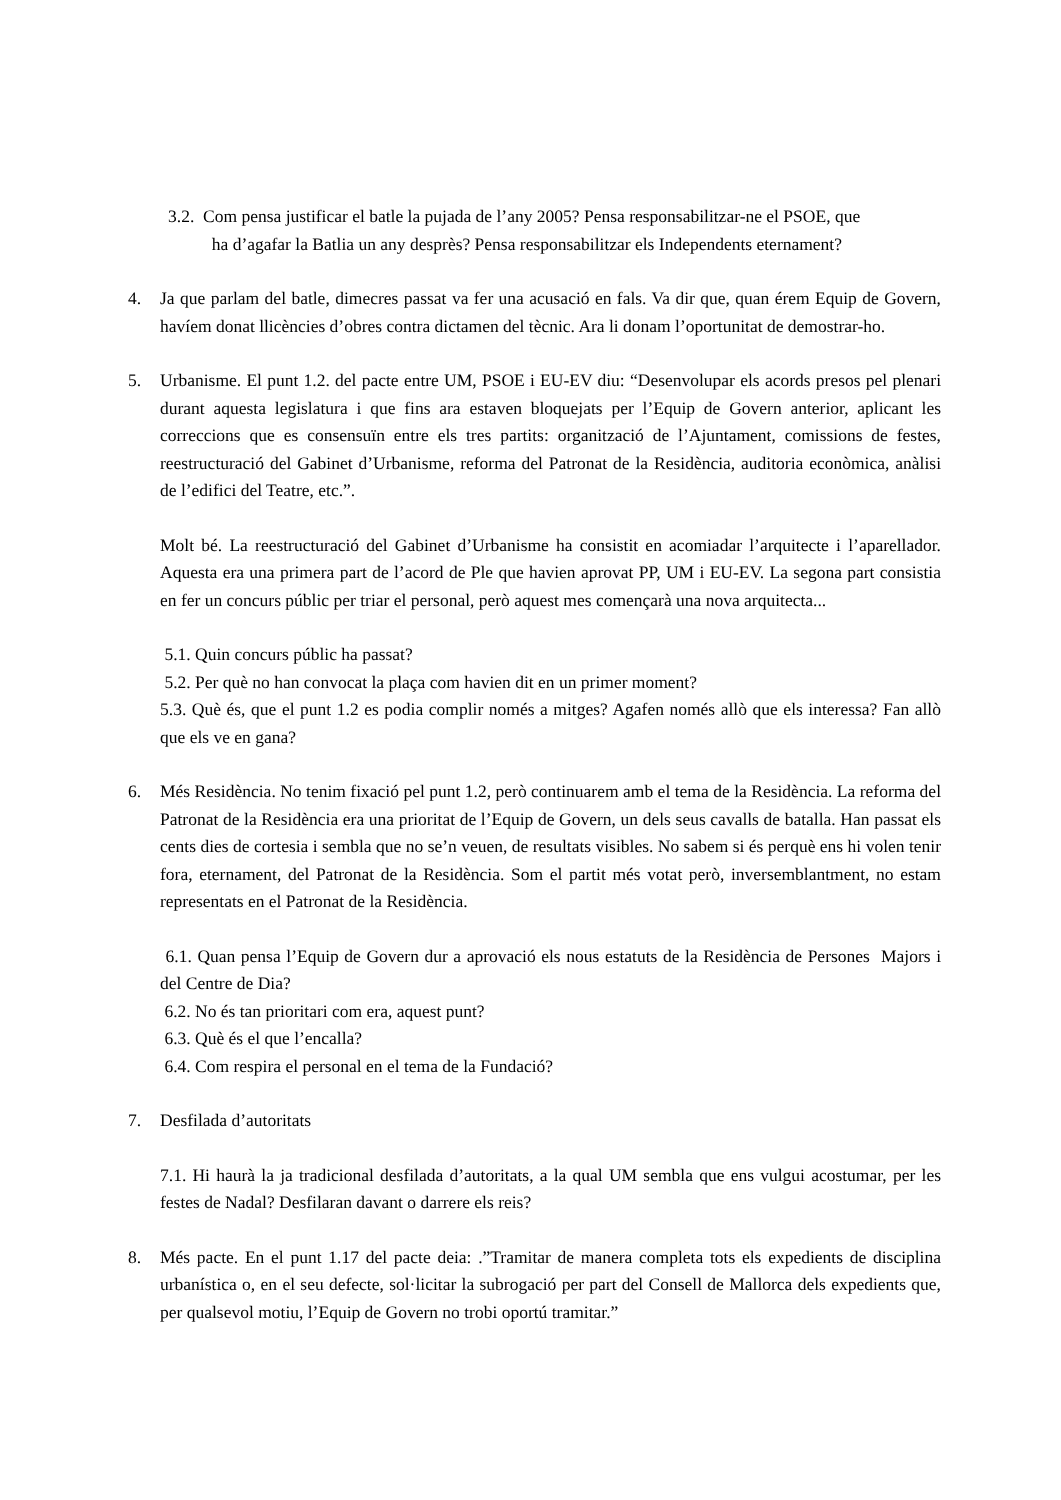3.2. Com pensa justificar el batle la pujada de l’any 2005? Pensa responsabilitzar-ne el PSOE, que
ha d’agafar la Batlia un any desprès? Pensa responsabilitzar els Independents eternament?
4. Ja que parlam del batle, dimecres passat va fer una acusació en fals. Va dir que, quan érem Equip de Govern, havíem donat llicències d’obres contra dictamen del tècnic. Ara li donam l’oportunitat de demostrar-ho.
5. Urbanisme. El punt 1.2. del pacte entre UM, PSOE i EU-EV diu: “Desenvolupar els acords presos pel plenari durant aquesta legislatura i que fins ara estaven bloquejats per l’Equip de Govern anterior, aplicant les correccions que es consensuïn entre els tres partits: organització de l’Ajuntament, comissions de festes, reestructuració del Gabinet d’Urbanisme, reforma del Patronat de la Residència, auditoria econòmica, anàlisi de l’edifici del Teatre, etc.”.
Molt bé. La reestructuració del Gabinet d’Urbanisme ha consistit en acomiadar l’arquitecte i l’aparellador. Aquesta era una primera part de l’acord de Ple que havien aprovat PP, UM i EU-EV. La segona part consistia en fer un concurs públic per triar el personal, però aquest mes començarà una nova arquitecta...
5.1. Quin concurs públic ha passat?
5.2. Per què no han convocat la plaça com havien dit en un primer moment?
5.3. Què és, que el punt 1.2 es podia complir només a mitges? Agafen només allò que els interessa? Fan allò que els ve en gana?
6. Més Residència. No tenim fixació pel punt 1.2, però continuarem amb el tema de la Residència. La reforma del Patronat de la Residència era una prioritat de l’Equip de Govern, un dels seus cavalls de batalla. Han passat els cents dies de cortesia i sembla que no se’n veuen, de resultats visibles. No sabem si és perquè ens hi volen tenir fora, eternament, del Patronat de la Residència. Som el partit més votat però, inversemblantment, no estam representats en el Patronat de la Residència.
6.1. Quan pensa l’Equip de Govern dur a aprovació els nous estatuts de la Residència de Persones Majors i del Centre de Dia?
6.2. No és tan prioritari com era, aquest punt?
6.3. Què és el que l’encalla?
6.4. Com respira el personal en el tema de la Fundació?
7. Desfilada d’autoritats
7.1. Hi haurà la ja tradicional desfilada d’autoritats, a la qual UM sembla que ens vulgui acostumar, per les festes de Nadal? Desfilaran davant o darrere els reis?
8. Més pacte. En el punt 1.17 del pacte deia: .”Tramitar de manera completa tots els expedients de disciplina urbanística o, en el seu defecte, sol·licitar la subrogació per part del Consell de Mallorca dels expedients que, per qualsevol motiu, l’Equip de Govern no trobi oportú tramitar.”